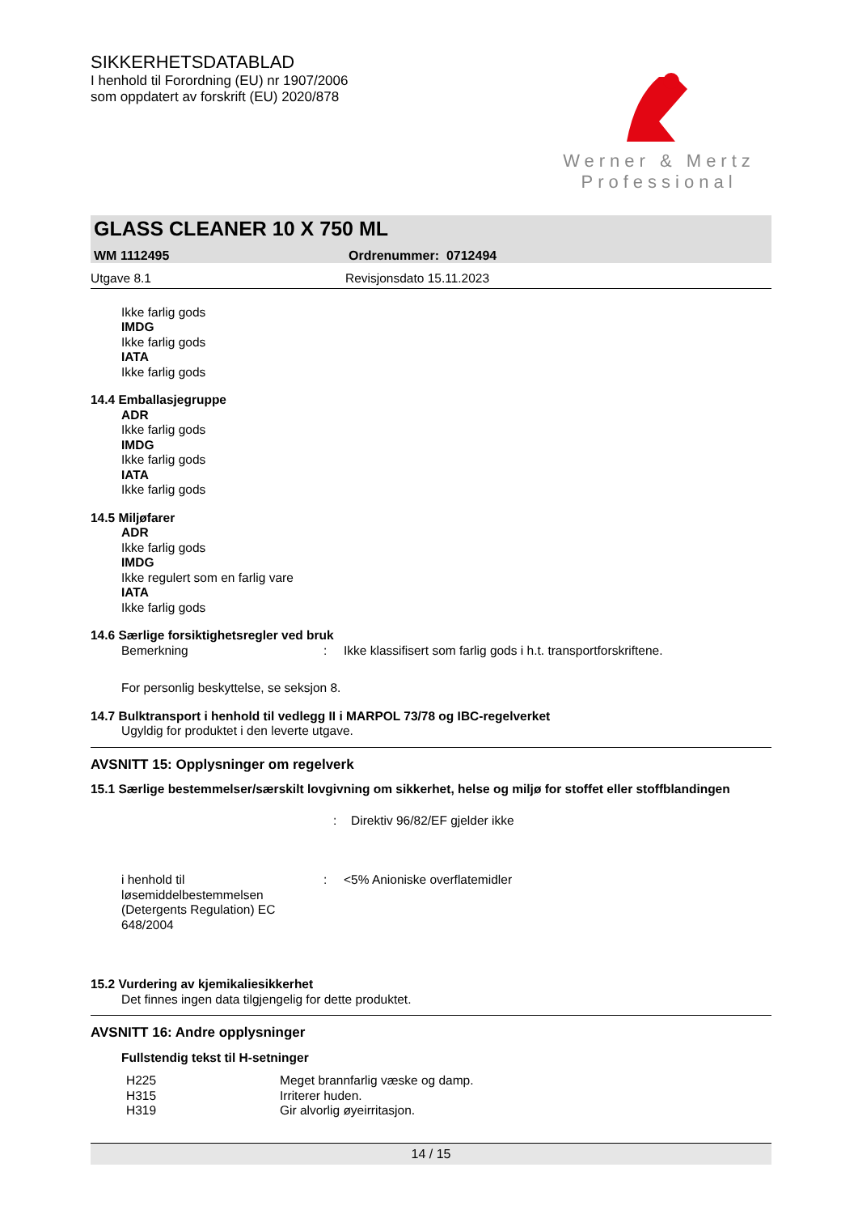SIKKERHETSDATABLAD
I henhold til Forordning (EU) nr 1907/2006
som oppdatert av forskrift (EU) 2020/878
Werner & Mertz
Professional
GLASS CLEANER 10 X 750 ML
WM 1112495 Ordrenummer: 0712494
Utgave 8.1 Revisjonsdato 15.11.2023
Ikke farlig gods
IMDG
Ikke farlig gods
IATA
Ikke farlig gods
14.4 Emballasjegruppe
ADR
Ikke farlig gods
IMDG
Ikke farlig gods
IATA
Ikke farlig gods
14.5 Miljøfarer
ADR
Ikke farlig gods
IMDG
Ikke regulert som en farlig vare
IATA
Ikke farlig gods
14.6 Særlige forsiktighetsregler ved bruk
| Bemerkning | : | Ikke klassifisert som farlig gods i h.t. transportforskriftene. |
For personlig beskyttelse, se seksjon 8.
14.7 Bulktransport i henhold til vedlegg II i MARPOL 73/78 og IBC-regelverket
Ugyldig for produktet i den leverte utgave.
AVSNITT 15: Opplysninger om regelverk
15.1 Særlige bestemmelser/særskilt lovgivning om sikkerhet, helse og miljø for stoffet eller stoffblandingen
| | : | Direktiv 96/82/EF gjelder ikke |
| i henhold til løsemiddelbestemmelsen (Detergents Regulation) EC 648/2004 | : | <5% Anioniske overflatemidler |
15.2 Vurdering av kjemikaliesikkerhet
Det finnes ingen data tilgjengelig for dette produktet.
AVSNITT 16: Andre opplysninger
Fullstendig tekst til H-setninger
| H225 | Meget brannfarlig væske og damp. |
| H315 | Irriterer huden. |
| H319 | Gir alvorlig øyeirritasjon. |
14 / 15